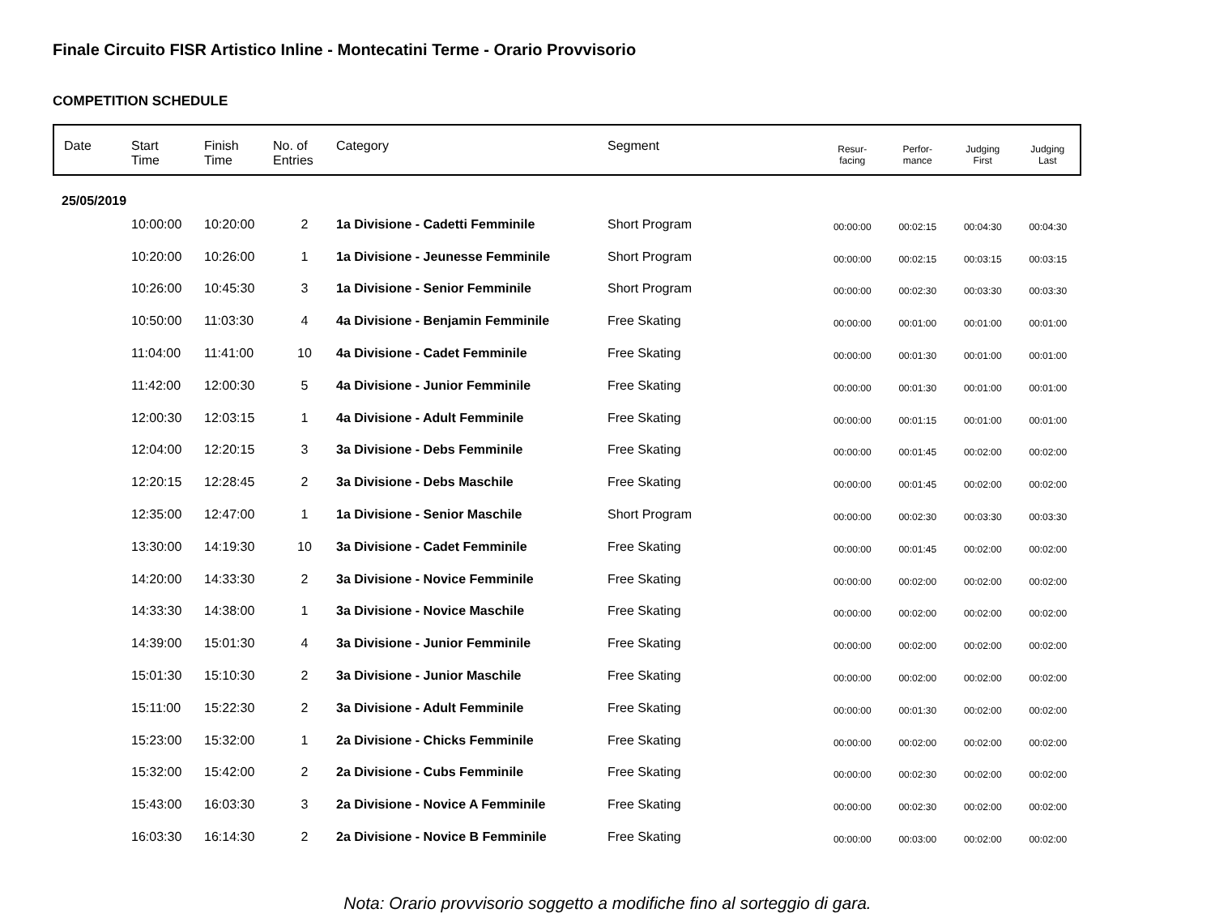Finale Circuito FISR Artistico Inline - Montecatini Terme - Orario Provvisorio
COMPETITION SCHEDULE
| Date | Start Time | Finish Time | No. of Entries | Category | Segment | Resur- facing | Perfor- mance | Judging First | Judging Last |
| --- | --- | --- | --- | --- | --- | --- | --- | --- | --- |
| 25/05/2019 | | | | | | | | | |
| | 10:00:00 | 10:20:00 | 2 | 1a Divisione - Cadetti Femminile | Short Program | 00:00:00 | 00:02:15 | 00:04:30 | 00:04:30 |
| | 10:20:00 | 10:26:00 | 1 | 1a Divisione - Jeunesse Femminile | Short Program | 00:00:00 | 00:02:15 | 00:03:15 | 00:03:15 |
| | 10:26:00 | 10:45:30 | 3 | 1a Divisione - Senior Femminile | Short Program | 00:00:00 | 00:02:30 | 00:03:30 | 00:03:30 |
| | 10:50:00 | 11:03:30 | 4 | 4a Divisione - Benjamin Femminile | Free Skating | 00:00:00 | 00:01:00 | 00:01:00 | 00:01:00 |
| | 11:04:00 | 11:41:00 | 10 | 4a Divisione - Cadet Femminile | Free Skating | 00:00:00 | 00:01:30 | 00:01:00 | 00:01:00 |
| | 11:42:00 | 12:00:30 | 5 | 4a Divisione - Junior Femminile | Free Skating | 00:00:00 | 00:01:30 | 00:01:00 | 00:01:00 |
| | 12:00:30 | 12:03:15 | 1 | 4a Divisione - Adult Femminile | Free Skating | 00:00:00 | 00:01:15 | 00:01:00 | 00:01:00 |
| | 12:04:00 | 12:20:15 | 3 | 3a Divisione - Debs Femminile | Free Skating | 00:00:00 | 00:01:45 | 00:02:00 | 00:02:00 |
| | 12:20:15 | 12:28:45 | 2 | 3a Divisione - Debs Maschile | Free Skating | 00:00:00 | 00:01:45 | 00:02:00 | 00:02:00 |
| | 12:35:00 | 12:47:00 | 1 | 1a Divisione - Senior Maschile | Short Program | 00:00:00 | 00:02:30 | 00:03:30 | 00:03:30 |
| | 13:30:00 | 14:19:30 | 10 | 3a Divisione - Cadet Femminile | Free Skating | 00:00:00 | 00:01:45 | 00:02:00 | 00:02:00 |
| | 14:20:00 | 14:33:30 | 2 | 3a Divisione - Novice Femminile | Free Skating | 00:00:00 | 00:02:00 | 00:02:00 | 00:02:00 |
| | 14:33:30 | 14:38:00 | 1 | 3a Divisione - Novice Maschile | Free Skating | 00:00:00 | 00:02:00 | 00:02:00 | 00:02:00 |
| | 14:39:00 | 15:01:30 | 4 | 3a Divisione - Junior Femminile | Free Skating | 00:00:00 | 00:02:00 | 00:02:00 | 00:02:00 |
| | 15:01:30 | 15:10:30 | 2 | 3a Divisione - Junior Maschile | Free Skating | 00:00:00 | 00:02:00 | 00:02:00 | 00:02:00 |
| | 15:11:00 | 15:22:30 | 2 | 3a Divisione - Adult Femminile | Free Skating | 00:00:00 | 00:01:30 | 00:02:00 | 00:02:00 |
| | 15:23:00 | 15:32:00 | 1 | 2a Divisione - Chicks Femminile | Free Skating | 00:00:00 | 00:02:00 | 00:02:00 | 00:02:00 |
| | 15:32:00 | 15:42:00 | 2 | 2a Divisione - Cubs Femminile | Free Skating | 00:00:00 | 00:02:30 | 00:02:00 | 00:02:00 |
| | 15:43:00 | 16:03:30 | 3 | 2a Divisione - Novice A Femminile | Free Skating | 00:00:00 | 00:02:30 | 00:02:00 | 00:02:00 |
| | 16:03:30 | 16:14:30 | 2 | 2a Divisione - Novice B Femminile | Free Skating | 00:00:00 | 00:03:00 | 00:02:00 | 00:02:00 |
Nota: Orario provvisorio soggetto a modifiche fino al sorteggio di gara.